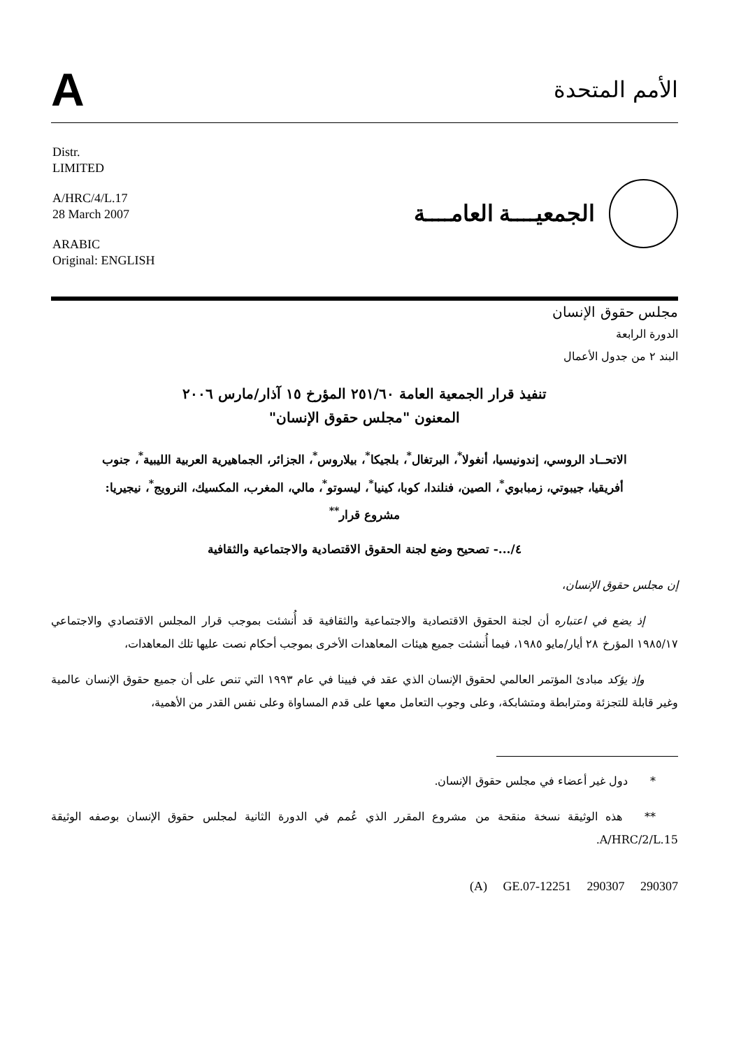A
الأمم المتحدة
Distr.
LIMITED
A/HRC/4/L.17
28 March 2007
ARABIC
Original: ENGLISH
الجمعيــــة العامــــة
مجلس حقوق الإنسان
الدورة الرابعة
البند ٢ من جدول الأعمال
تنفيذ قرار الجمعية العامة ٢٥١/٦٠ المؤرخ ١٥ آذار/مارس ٢٠٠٦
المعنون "مجلس حقوق الإنسان"
الاتحــاد الروسي، إندونيسيا، أنغولا<sup>*</sup>، البرتغال<sup>*</sup>، بلجيكا<sup>*</sup>، بيلاروس<sup>*</sup>، الجزائر، الجماهيرية العربية الليبية<sup>*</sup>، جنوب أفريقيا، جيبوتي، زمبابوي<sup>*</sup>، الصين، فنلندا، كوبا، كينيا<sup>*</sup>، ليسوتو<sup>*</sup>، مالي، المغرب، المكسيك، النرويج<sup>*</sup>، نيجيريا: مشروع قرار<sup>**</sup>
٤/...- تصحيح وضع لجنة الحقوق الاقتصادية والاجتماعية والثقافية
إن مجلس حقوق الإنسان،
   إذ يضع في اعتباره أن لجنة الحقوق الاقتصادية والاجتماعية والثقافية قد أُنشئت بموجب قرار المجلس الاقتصادي والاجتماعي ١٩٨٥/١٧ المؤرخ ٢٨ أيار/مايو ١٩٨٥، فيما أُنشئت جميع هيئات المعاهدات الأخرى بموجب أحكام نصت عليها تلك المعاهدات،
   وإذ يؤكد مبادئ المؤتمر العالمي لحقوق الإنسان الذي عقد في فيينا في عام ١٩٩٣ التي تنص على أن جميع حقوق الإنسان عالمية وغير قابلة للتجزئة ومترابطة ومتشابكة، وعلى وجوب التعامل معها على قدم المساواة وعلى نفس القدر من الأهمية،
  *  دول غير أعضاء في مجلس حقوق الإنسان.
  **  هذه الوثيقة نسخة منقحة من مشروع المقرر الذي عُمم في الدورة الثانية لمجلس حقوق الإنسان بوصفه الوثيقة A/HRC/2/L.15.
(A) GE.07-12251 290307 290307